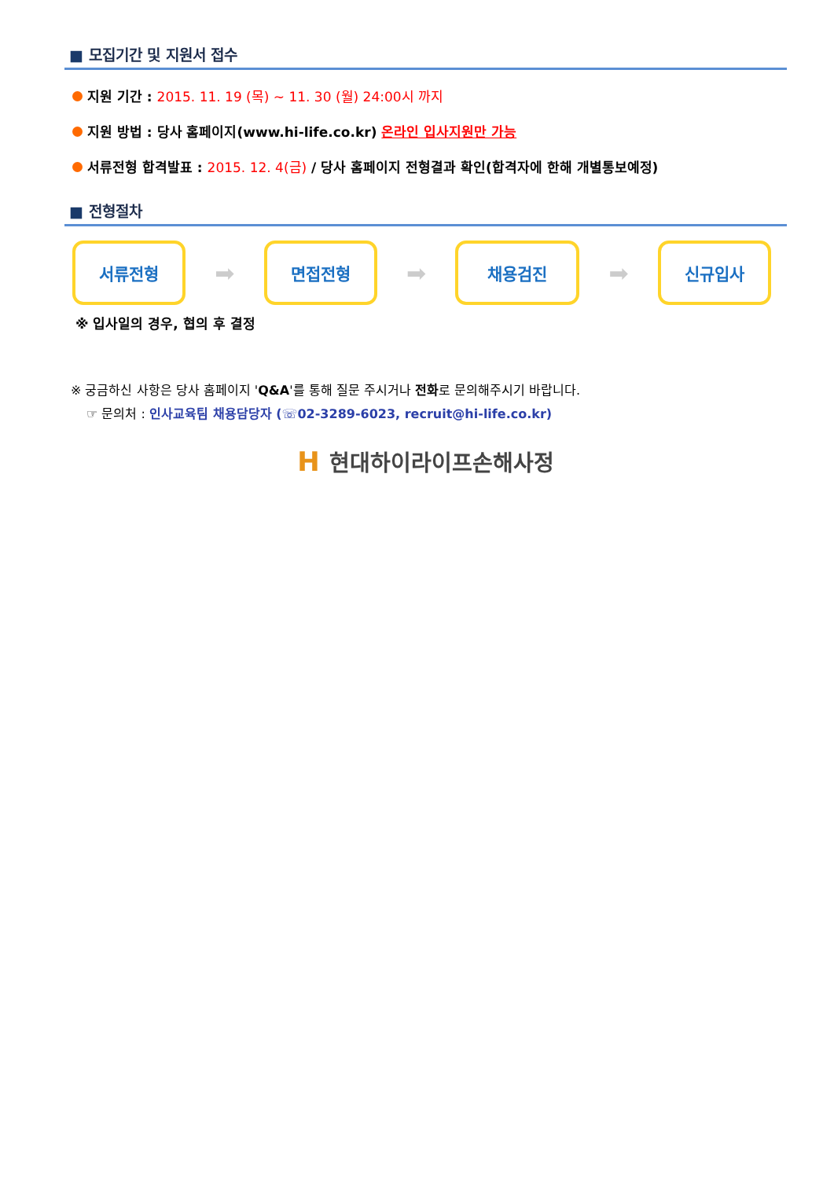■ 모집기간 및 지원서 접수
지원 기간 : 2015. 11. 19 (목) ~ 11. 30 (월) 24:00시 까지
지원 방법 : 당사 홈페이지(www.hi-life.co.kr) 온라인 입사지원만 가능
서류전형 합격발표 : 2015. 12. 4(금) / 당사 홈페이지 전형결과 확인(합격자에 한해 개별통보예정)
■ 전형절차
서류전형
➡
면접전형
➡
채용검진
➡
신규입사
※ 입사일의 경우, 협의 후 결정
※ 궁금하신 사항은 당사 홈페이지 'Q&A'를 통해 질문 주시거나 전화로 문의해주시기 바랍니다.
☞ 문의처 : 인사교육팀 채용담당자 (☏02-3289-6023, recruit@hi-life.co.kr)
H현대하이라이프손해사정